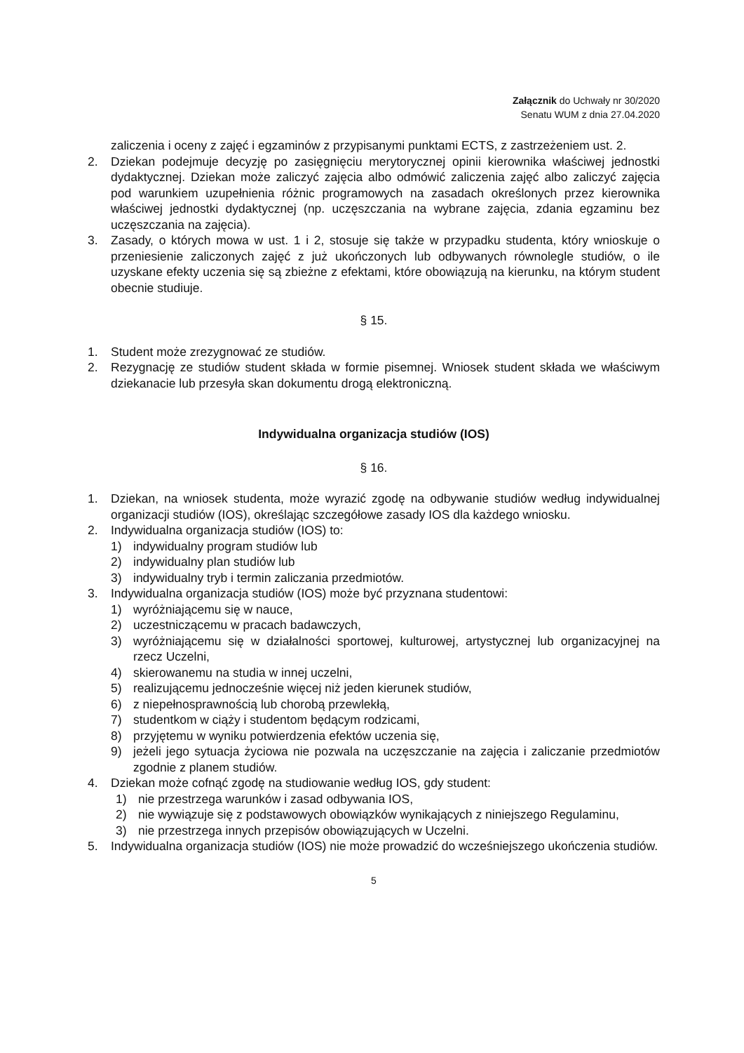Załącznik do Uchwały nr 30/2020
Senatu WUM z dnia 27.04.2020
zaliczenia i oceny z zajęć i egzaminów z przypisanymi punktami ECTS, z zastrzeżeniem ust. 2.
2. Dziekan podejmuje decyzję po zasięgnięciu merytorycznej opinii kierownika właściwej jednostki dydaktycznej. Dziekan może zaliczyć zajęcia albo odmówić zaliczenia zajęć albo zaliczyć zajęcia pod warunkiem uzupełnienia różnic programowych na zasadach określonych przez kierownika właściwej jednostki dydaktycznej (np. uczęszczania na wybrane zajęcia, zdania egzaminu bez uczęszczania na zajęcia).
3. Zasady, o których mowa w ust. 1 i 2, stosuje się także w przypadku studenta, który wnioskuje o przeniesienie zaliczonych zajęć z już ukończonych lub odbywanych równolegle studiów, o ile uzyskane efekty uczenia się są zbieżne z efektami, które obowiązują na kierunku, na którym student obecnie studiuje.
§ 15.
1. Student może zrezygnować ze studiów.
2. Rezygnację ze studiów student składa w formie pisemnej. Wniosek student składa we właściwym dziekanacie lub przesyła skan dokumentu drogą elektroniczną.
Indywidualna organizacja studiów (IOS)
§ 16.
1. Dziekan, na wniosek studenta, może wyrazić zgodę na odbywanie studiów według indywidualnej organizacji studiów (IOS), określając szczegółowe zasady IOS dla każdego wniosku.
2. Indywidualna organizacja studiów (IOS) to:
1) indywidualny program studiów lub
2) indywidualny plan studiów lub
3) indywidualny tryb i termin zaliczania przedmiotów.
3. Indywidualna organizacja studiów (IOS) może być przyznana studentowi:
1) wyróżniającemu się w nauce,
2) uczestniczącemu w pracach badawczych,
3) wyróżniającemu się w działalności sportowej, kulturowej, artystycznej lub organizacyjnej na rzecz Uczelni,
4) skierowanemu na studia w innej uczelni,
5) realizującemu jednocześnie więcej niż jeden kierunek studiów,
6) z niepełnosprawnością lub chorobą przewlekłą,
7) studentkom w ciąży i studentom będącym rodzicami,
8) przyjętemu w wyniku potwierdzenia efektów uczenia się,
9) jeżeli jego sytuacja życiowa nie pozwala na uczęszczanie na zajęcia i zaliczanie przedmiotów zgodnie z planem studiów.
4. Dziekan może cofnąć zgodę na studiowanie według IOS, gdy student:
1) nie przestrzega warunków i zasad odbywania IOS,
2) nie wywiązuje się z podstawowych obowiązków wynikających z niniejszego Regulaminu,
3) nie przestrzega innych przepisów obowiązujących w Uczelni.
5. Indywidualna organizacja studiów (IOS) nie może prowadzić do wcześniejszego ukończenia studiów.
5